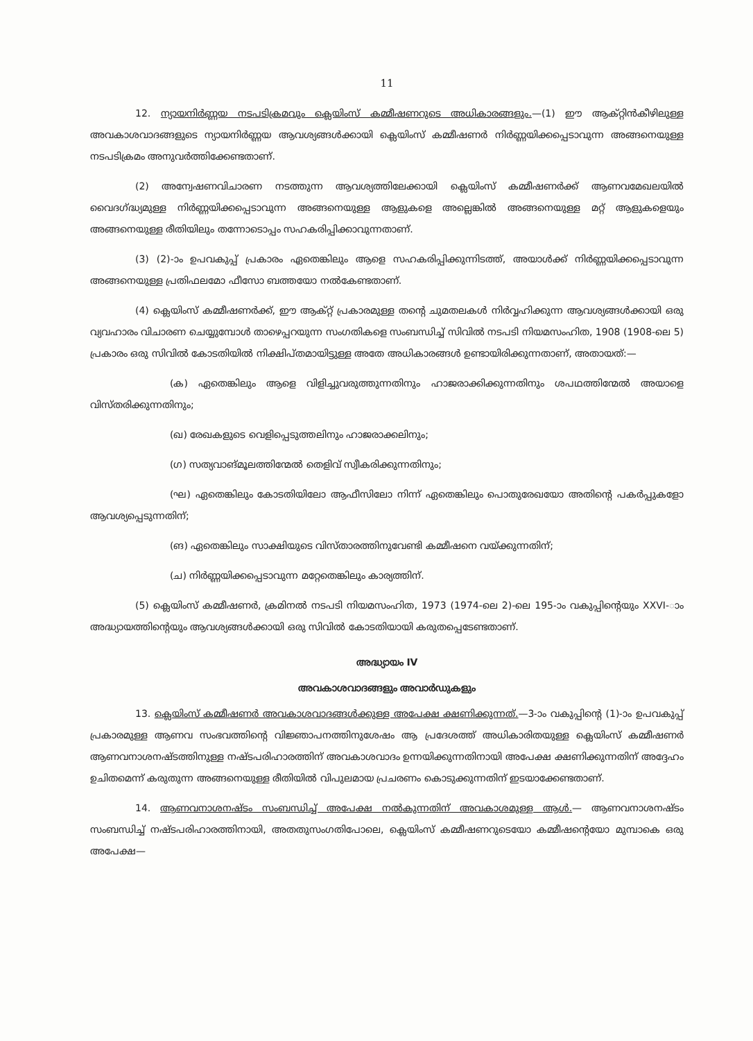11
12. ന്യായനിർണ്ണയ നടപടിക്രമവും ക്ലെയിംസ് കമ്മീഷണറുടെ അധികാരങ്ങളും.—(1) ഈ ആക്റ്റിൻകീഴിലുള്ള അവകാശവാദങ്ങളുടെ ന്യായനിർണ്ണയ ആവശ്യങ്ങൾക്കായി ക്ലെയിംസ് കമ്മീഷണർ നിർണ്ണയിക്കപ്പെടാവുന്ന അങ്ങനെയുള്ള നടപടിക്രമം അനുവർത്തിക്കേണ്ടതാണ്.
(2) അന്വേഷണവിചാരണ നടത്തുന്ന ആവശ്യത്തിലേക്കായി ക്ലെയിംസ് കമ്മീഷണർക്ക് ആണവമേഖലയിൽ വൈദഗ്ദ്ധ്യമുള്ള നിർണ്ണയിക്കപ്പെടാവുന്ന അങ്ങനെയുള്ള ആളുകളെ അല്ലെങ്കിൽ അങ്ങനെയുള്ള മറ്റ് ആളുകളെയും അങ്ങനെയുള്ള രീതിയിലും തന്നോടൊപ്പം സഹകരിപ്പിക്കാവുന്നതാണ്.
(3) (2)-ാം ഉപവകുപ്പ് പ്രകാരം ഏതെങ്കിലും ആളെ സഹകരിപ്പിക്കുന്നിടത്ത്, അയാൾക്ക് നിർണ്ണയിക്കപ്പെടാവുന്ന അങ്ങനെയുള്ള പ്രതിഫലമോ ഫീസോ ബത്തയോ നൽകേണ്ടതാണ്.
(4) ക്ലെയിംസ് കമ്മീഷണർക്ക്, ഈ ആക്റ്റ് പ്രകാരമുള്ള തന്റെ ചുമതലകൾ നിർവ്വഹിക്കുന്ന ആവശ്യങ്ങൾക്കായി ഒരു വ്യവഹാരം വിചാരണ ചെയ്യുമ്പോൾ താഴെപ്പറയുന്ന സംഗതികളെ സംബന്ധിച്ച് സിവിൽ നടപടി നിയമസംഹിത, 1908 (1908-ലെ 5) പ്രകാരം ഒരു സിവിൽ കോടതിയിൽ നിക്ഷിപ്തമായിട്ടുള്ള അതേ അധികാരങ്ങൾ ഉണ്ടായിരിക്കുന്നതാണ്, അതായത്:—
(ക) ഏതെങ്കിലും ആളെ വിളിച്ചുവരുത്തുന്നതിനും ഹാജരാക്കിക്കുന്നതിനും ശപഥത്തിന്മേൽ അയാളെ വിസ്തരിക്കുന്നതിനും;
(ഖ) രേഖകളുടെ വെളിപ്പെടുത്തലിനും ഹാജരാക്കലിനും;
(ഗ) സത്യവാങ്മൂലത്തിന്മേൽ തെളിവ് സ്വീകരിക്കുന്നതിനും;
(ഘ) ഏതെങ്കിലും കോടതിയിലോ ആഫീസിലോ നിന്ന് ഏതെങ്കിലും പൊതുരേഖയോ അതിന്റെ പകർപ്പുകളോ ആവശ്യപ്പെടുന്നതിന്;
(ങ) ഏതെങ്കിലും സാക്ഷിയുടെ വിസ്താരത്തിനുവേണ്ടി കമ്മീഷനെ വയ്ക്കുന്നതിന്;
(ച) നിർണ്ണയിക്കപ്പെടാവുന്ന മറ്റേതെങ്കിലും കാര്യത്തിന്.
(5) ക്ലെയിംസ് കമ്മീഷണർ, ക്രമിനൽ നടപടി നിയമസംഹിത, 1973 (1974-ലെ 2)-ലെ 195-ാം വകുപ്പിന്റെയും XXVI-ാം അദ്ധ്യായത്തിന്റെയും ആവശ്യങ്ങൾക്കായി ഒരു സിവിൽ കോടതിയായി കരുതപ്പെടേണ്ടതാണ്.
അദ്ധ്യായം IV
അവകാശവാദങ്ങളും അവാർഡുകളും
13. ക്ലെയിംസ് കമ്മീഷണർ അവകാശവാദങ്ങൾക്കുള്ള അപേക്ഷ ക്ഷണിക്കുന്നത്.—3-ാം വകുപ്പിന്റെ (1)-ാം ഉപവകുപ്പ് പ്രകാരമുള്ള ആണവ സംഭവത്തിന്റെ വിജ്ഞാപനത്തിനുശേഷം ആ പ്രദേശത്ത് അധികാരിതയുള്ള ക്ലെയിംസ് കമ്മീഷണർ ആണവനാശനഷ്ടത്തിനുള്ള നഷ്ടപരിഹാരത്തിന് അവകാശവാദം ഉന്നയിക്കുന്നതിനായി അപേക്ഷ ക്ഷണിക്കുന്നതിന് അദ്ദേഹം ഉചിതമെന്ന് കരുതുന്ന അങ്ങനെയുള്ള രീതിയിൽ വിപുലമായ പ്രചരണം കൊടുക്കുന്നതിന് ഇടയാക്കേണ്ടതാണ്.
14. ആണവനാശനഷ്ടം സംബന്ധിച്ച് അപേക്ഷ നൽകുന്നതിന് അവകാശമുള്ള ആൾ.— ആണവനാശനഷ്ടം സംബന്ധിച്ച് നഷ്ടപരിഹാരത്തിനായി, അതതുസംഗതിപോലെ, ക്ലെയിംസ് കമ്മീഷണറുടെയോ കമ്മീഷന്റെയോ മുമ്പാകെ ഒരു അപേക്ഷ—